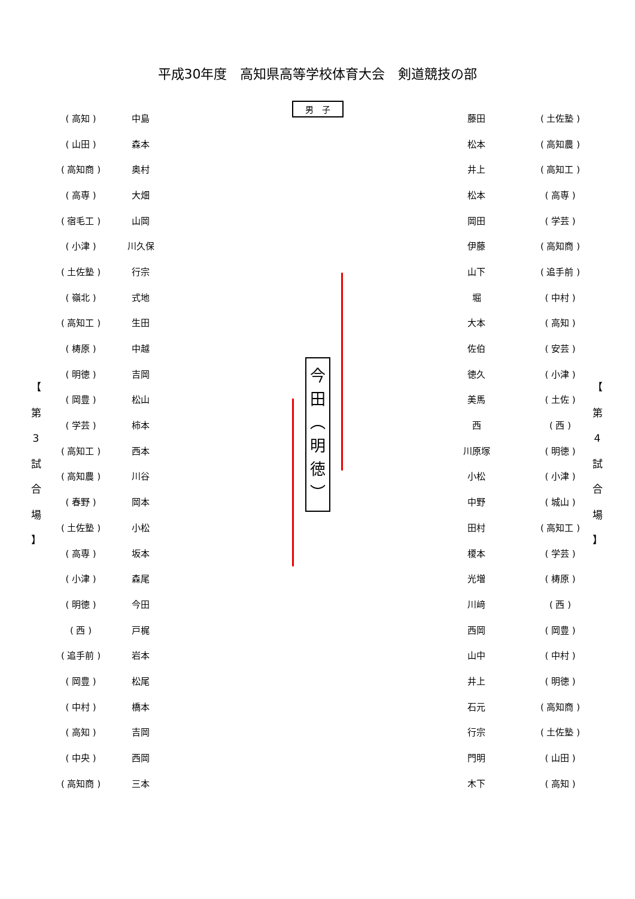平成30年度　高知県高等学校体育大会　剣道競技の部
【 第 3 試 合 場 】
【 第 4 試 合 場 】
( 高知 ) 中島
( 山田 ) 森本
( 高知商 ) 奥村
( 高専 ) 大畑
( 宿毛工 ) 山岡
( 小津 ) 川久保
( 土佐塾 ) 行宗
( 嶺北 ) 式地
( 高知工 ) 生田
( 梼原 ) 中越
( 明徳 ) 吉岡
( 岡豊 ) 松山
( 学芸 ) 柿本
( 高知工 ) 西本
( 高知農 ) 川谷
( 春野 ) 岡本
( 土佐塾 ) 小松
( 高専 ) 坂本
( 小津 ) 森尾
( 明徳 ) 今田
( 西 ) 戸梶
( 追手前 ) 岩本
( 岡豊 ) 松尾
( 中村 ) 橋本
( 高知 ) 吉岡
( 中央 ) 西岡
( 高知商 ) 三本
男　子
今
田
︵
明
徳
︶
藤田 ( 土佐塾 )
松本 ( 高知農 )
井上 ( 高知工 )
松本 ( 高専 )
岡田 ( 学芸 )
伊藤 ( 高知商 )
山下 ( 追手前 )
堀 ( 中村 )
大本 ( 高知 )
佐伯 ( 安芸 )
徳久 ( 小津 )
美馬 ( 土佐 )
西 ( 西 )
川原塚 ( 明徳 )
小松 ( 小津 )
中野 ( 城山 )
田村 ( 高知工 )
榎本 ( 学芸 )
光増 ( 梼原 )
川﨑 ( 西 )
西岡 ( 岡豊 )
山中 ( 中村 )
井上 ( 明徳 )
石元 ( 高知商 )
行宗 ( 土佐塾 )
門明 ( 山田 )
木下 ( 高知 )